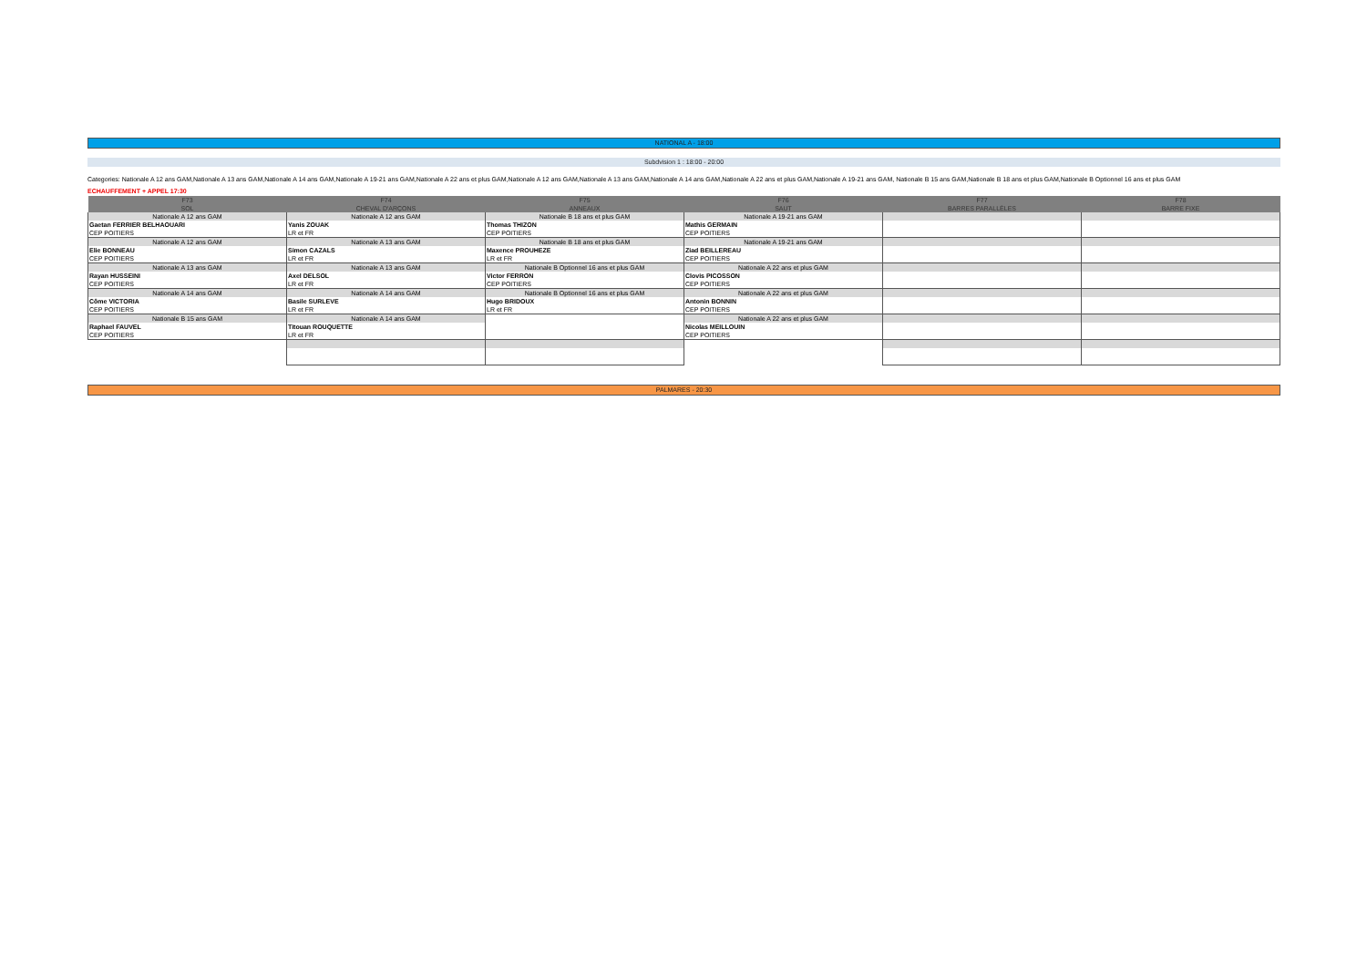NATIONAL A - 18:00
Subdvision 1 : 18:00 - 20:00
Categories: Nationale A 12 ans GAM,Nationale A 13 ans GAM,Nationale A 14 ans GAM,Nationale A 19-21 ans GAM,Nationale A 22 ans et plus GAM,Nationale A 12 ans GAM,Nationale A 13 ans GAM,Nationale A 14 ans GAM,Nationale A 22 ans et plus GAM,Nationale A 19-21 ans GAM, Nationale B 15 ans GAM,Nationale B 18 ans et plus GAM,Nationale B Optionnel 16 ans et plus GAM
ECHAUFFEMENT + APPEL 17:30
| F73 | F74 | F75 | F76 | F77 | F78 |
| --- | --- | --- | --- | --- | --- |
| SOL | CHEVAL D'ARÇONS | ANNEAUX | SAUT | BARRES PARALLÈLES | BARRE FIXE |
| Nationale A 12 ans GAM | Nationale A 12 ans GAM | Nationale B 18 ans et plus GAM | Nationale A 19-21 ans GAM | | |
| Gaetan FERRIER BELHAOUARI | Yanis ZOUAK | Thomas THIZON | Mathis GERMAIN | | |
| CEP POITIERS | LR et FR | CEP POITIERS | CEP POITIERS | | |
| Nationale A 12 ans GAM | Nationale A 13 ans GAM | Nationale B 18 ans et plus GAM | Nationale A 19-21 ans GAM | | |
| Elie BONNEAU | Simon CAZALS | Maxence PROUHEZE | Ziad BEILLEREAU | | |
| CEP POITIERS | LR et FR | LR et FR | CEP POITIERS | | |
| Nationale A 13 ans GAM | Nationale A 13 ans GAM | Nationale B Optionnel 16 ans et plus GAM | Nationale A 22 ans et plus GAM | | |
| Rayan HUSSEINI | Axel DELSOL | Victor FERRON | Clovis PICOSSON | | |
| CEP POITIERS | LR et FR | CEP POITIERS | CEP POITIERS | | |
| Nationale A 14 ans GAM | Nationale A 14 ans GAM | Nationale B Optionnel 16 ans et plus GAM | Nationale A 22 ans et plus GAM | | |
| Côme VICTORIA | Basile SURLEVE | Hugo BRIDOUX | Antonin BONNIN | | |
| CEP POITIERS | LR et FR | LR et FR | CEP POITIERS | | |
| Nationale B 15 ans GAM | Nationale A 14 ans GAM | | Nationale A 22 ans et plus GAM | | |
| Raphael FAUVEL | Titouan ROUQUETTE | | Nicolas MEILLOUIN | | |
| CEP POITIERS | LR et FR | | CEP POITIERS | | |
PALMARES - 20:30